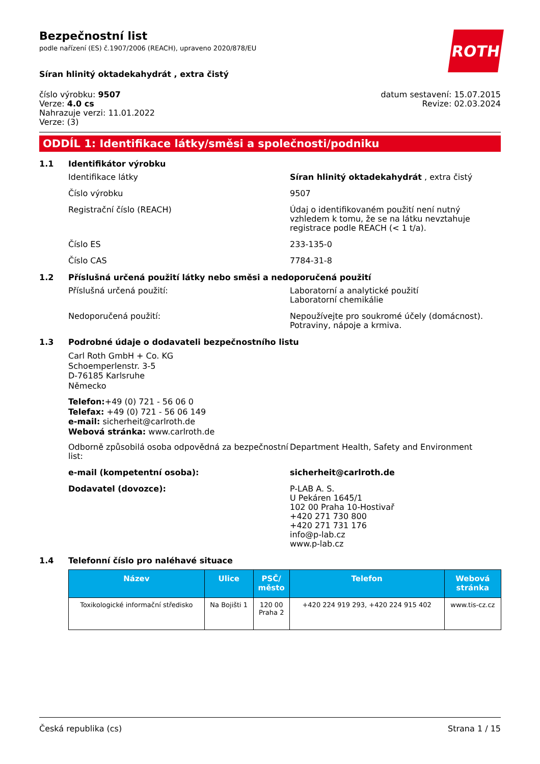ROTH
Bezpečnostní list
podle nařízení (ES) č.1907/2006 (REACH), upraveno 2020/878/EU
Síran hlinitý oktadekahydrát , extra čistý
číslo výrobku: 9507
Verze: 4.0 cs
Nahrazuje verzi: 11.01.2022
Verze: (3)
datum sestavení: 15.07.2015
Revize: 02.03.2024
ODDÍL 1: Identifikace látky/směsi a společnosti/podniku
1.1 Identifikátor výrobku
Identifikace látky Síran hlinitý oktadekahydrát , extra čistý
Číslo výrobku 9507
Registrační číslo (REACH) Údaj o identifikovaném použití není nutný vzhledem k tomu, že se na látku nevztahuje registrace podle REACH (< 1 t/a).
Číslo ES 233-135-0
Číslo CAS 7784-31-8
1.2 Příslušná určená použití látky nebo směsi a nedoporučená použití
Příslušná určená použití: Laboratorní a analytické použití
Laboratorní chemikálie
Nedoporučená použití: Nepoužívejte pro soukromé účely (domácnost).
Potraviny, nápoje a krmiva.
1.3 Podrobné údaje o dodavateli bezpečnostního listu
Carl Roth GmbH + Co. KG
Schoemperlenstr. 3-5
D-76185 Karlsruhe
Německo
Telefon:+49 (0) 721 - 56 06 0
Telefax: +49 (0) 721 - 56 06 149
e-mail: sicherheit@carlroth.de
Webová stránka: www.carlroth.de
Odborně způsobilá osoba odpovědná za bezpečnostní list:
Department Health, Safety and Environment
e-mail (kompetentní osoba): sicherheit@carlroth.de
Dodavatel (dovozce): P-LAB A. S.
U Pekáren 1645/1
102 00 Praha 10-Hostivař
+420 271 730 800
+420 271 731 176
info@p-lab.cz
www.p-lab.cz
1.4 Telefonní číslo pro naléhavé situace
| Název | Ulice | PSČ/ město | Telefon | Webová stránka |
| --- | --- | --- | --- | --- |
| Toxikologické informační středisko | Na Bojišti 1 | 120 00 Praha 2 | +420 224 919 293, +420 224 915 402 | www.tis-cz.cz |
Česká republika (cs) Strana 1 / 15